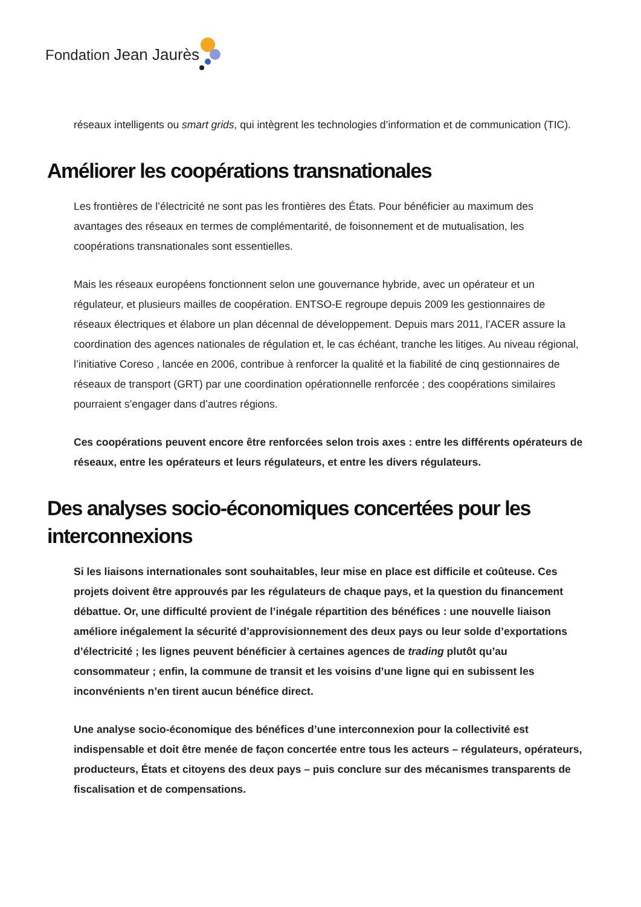Fondation Jean Jaurès
réseaux intelligents ou smart grids, qui intègrent les technologies d’information et de communication (TIC).
Améliorer les coopérations transnationales
Les frontières de l’électricité ne sont pas les frontières des États. Pour bénéficier au maximum des avantages des réseaux en termes de complémentarité, de foisonnement et de mutualisation, les coopérations transnationales sont essentielles.
Mais les réseaux européens fonctionnent selon une gouvernance hybride, avec un opérateur et un régulateur, et plusieurs mailles de coopération. ENTSO-E regroupe depuis 2009 les gestionnaires de réseaux électriques et élabore un plan décennal de développement. Depuis mars 2011, l’ACER assure la coordination des agences nationales de régulation et, le cas échéant, tranche les litiges. Au niveau régional, l’initiative Coreso , lancée en 2006, contribue à renforcer la qualité et la fiabilité de cinq gestionnaires de réseaux de transport (GRT) par une coordination opérationnelle renforcée ; des coopérations similaires pourraient s’engager dans d’autres régions.
Ces coopérations peuvent encore être renforcées selon trois axes : entre les différents opérateurs de réseaux, entre les opérateurs et leurs régulateurs, et entre les divers régulateurs.
Des analyses socio-économiques concertées pour les interconnexions
Si les liaisons internationales sont souhaitables, leur mise en place est difficile et coûteuse. Ces projets doivent être approuvés par les régulateurs de chaque pays, et la question du financement débattue. Or, une difficulté provient de l’inégale répartition des bénéfices : une nouvelle liaison améliore inégalement la sécurité d’approvisionnement des deux pays ou leur solde d’exportations d’électricité ; les lignes peuvent bénéficier à certaines agences de trading plutôt qu’au consommateur ; enfin, la commune de transit et les voisins d’une ligne qui en subissent les inconvénients n’en tirent aucun bénéfice direct.
Une analyse socio-économique des bénéfices d’une interconnexion pour la collectivité est indispensable et doit être menée de façon concertée entre tous les acteurs – régulateurs, opérateurs, producteurs, États et citoyens des deux pays – puis conclure sur des mécanismes transparents de fiscalisation et de compensations.